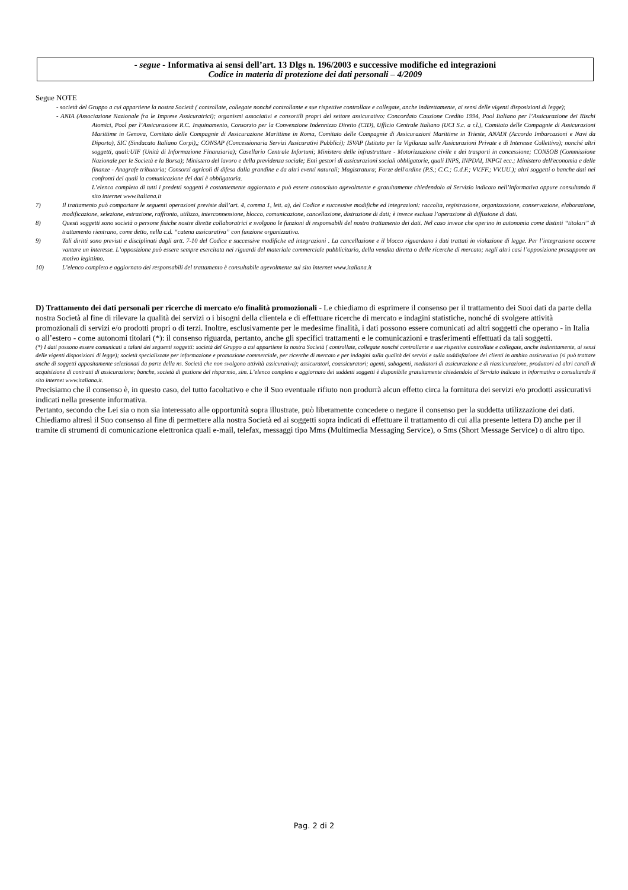- segue - Informativa ai sensi dell’art. 13 Dlgs n. 196/2003 e successive modifiche ed integrazioni
Codice in materia di protezione dei dati personali – 4/2009
Segue NOTE
- società del Gruppo a cui appartiene la nostra Società ( controllate, collegate nonché controllante e sue rispettive controllate e collegate, anche indirettamente, ai sensi delle vigenti disposizioni di legge);
- ANIA (Associazione Nazionale fra le Imprese Assicuratrici); organismi associativi e consortili propri del settore assicurativo: Concordato Cauzione Credito 1994, Pool Italiano per l’Assicurazione dei Rischi Atomici, Pool per l’Assicurazione R.C. Inquinamento, Consorzio per la Convenzione Indennizzo Diretto (CID), Ufficio Centrale Italiano (UCI S.c. a r.l.), Comitato delle Compagnie di Assicurazioni Marittime in Genova, Comitato delle Compagnie di Assicurazione Marittime in Roma, Comitato delle Compagnie di Assicurazioni Marittime in Trieste, ANADI (Accordo Imbarcazioni e Navi da Diporto), SIC (Sindacato Italiano Corpi),; CONSAP (Concessionaria Servizi Assicurativi Pubblici); ISVAP (Istituto per la Vigilanza sulle Assicurazioni Private e di Interesse Collettivo); nonché altri soggetti, quali:UIF (Unità di Informazione Finanziaria); Casellario Centrale Infortuni; Ministero delle infrastrutture - Motorizzazione civile e dei trasporti in concessione; CONSOB (Commissione Nazionale per le Società e la Borsa); Ministero del lavoro e della previdenza sociale; Enti gestori di assicurazioni sociali obbligatorie, quali INPS, INPDAI, INPGI ecc.; Ministero dell'economia e delle finanze - Anagrafe tributaria; Consorzi agricoli di difesa dalla grandine e da altri eventi naturali; Magistratura; Forze dell'ordine (P.S.; C.C.; G.d.F.; VV.FF.; VV.UU.); altri soggetti o banche dati nei confronti dei quali la comunicazione dei dati è obbligatoria.
L’elenco completo di tutti i predetti soggetti è costantemente aggiornato e può essere conosciuto agevolmente e gratuitamente chiedendolo al Servizio indicato nell’informativa oppure consultando il sito internet www.italiana.it
7) Il trattamento può comportare le seguenti operazioni previste dall’art. 4, comma 1, lett. a), del Codice e successive modifiche ed integrazioni: raccolta, registrazione, organizzazione, conservazione, elaborazione, modificazione, selezione, estrazione, raffronto, utilizzo, interconnessione, blocco, comunicazione, cancellazione, distruzione di dati; è invece esclusa l’operazione di diffusione di dati.
8) Questi soggetti sono società o persone fisiche nostre dirette collaboratrici e svolgono le funzioni di responsabili del nostro trattamento dei dati. Nel caso invece che operino in autonomia come distinti “titolari” di trattamento rientrano, come detto, nella c.d. “catena assicurativa” con funzione organizzativa.
9) Tali diritti sono previsti e disciplinati dagli artt. 7-10 del Codice e successive modifiche ed integrazioni . La cancellazione e il blocco riguardano i dati trattati in violazione di legge. Per l’integrazione occorre vantare un interesse. L’opposizione può essere sempre esercitata nei riguardi del materiale commerciale pubblicitario, della vendita diretta o delle ricerche di mercato; negli altri casi l’opposizione presuppone un motivo legittimo.
10) L’elenco completo e aggiornato dei responsabili del trattamento è consultabile agevolmente sul sito internet www.italiana.it
D) Trattamento dei dati personali per ricerche di mercato e/o finalità promozionali - Le chiediamo di esprimere il consenso per il trattamento dei Suoi dati da parte della nostra Società al fine di rilevare la qualità dei servizi o i bisogni della clientela e di effettuare ricerche di mercato e indagini statistiche, nonché di svolgere attività promozionali di servizi e/o prodotti propri o di terzi. Inoltre, esclusivamente per le medesime finalità, i dati possono essere comunicati ad altri soggetti che operano - in Italia o all’estero - come autonomi titolari (*): il consenso riguarda, pertanto, anche gli specifici trattamenti e le comunicazioni e trasferimenti effettuati da tali soggetti.
(*) I dati possono essere comunicati a taluni dei seguenti soggetti: società del Gruppo a cui appartiene la nostra Società ( controllate, collegate nonché controllante e sue rispettive controllate e collegate, anche indirettamente, ai sensi delle vigenti disposizioni di legge); società specializzate per informazione e promozione commerciale, per ricerche di mercato e per indagini sulla qualità dei servizi e sulla soddisfazione dei clienti in ambito assicurativo (si può trattare anche di soggetti appositamente selezionati da parte della ns. Società che non svolgono attività assicurativa); assicuratori, coassicuratori; agenti, subagenti, mediatori di assicurazione e di riassicurazione, produttori ed altri canali di acquisizione di contratti di assicurazione; banche, società di gestione del risparmio, sim. L’elenco completo e aggiornato dei suddetti soggetti è disponibile gratuitamente chiedendolo al Servizio indicato in informativa o consultando il sito internet www.italiana.it.
Precisiamo che il consenso è, in questo caso, del tutto facoltativo e che il Suo eventuale rifiuto non produrrà alcun effetto circa la fornitura dei servizi e/o prodotti assicurativi indicati nella presente informativa.
Pertanto, secondo che Lei sia o non sia interessato alle opportunità sopra illustrate, può liberamente concedere o negare il consenso per la suddetta utilizzazione dei dati.
Chiediamo altresì il Suo consenso al fine di permettere alla nostra Società ed ai soggetti sopra indicati di effettuare il trattamento di cui alla presente lettera D) anche per il tramite di strumenti di comunicazione elettronica quali e-mail, telefax, messaggi tipo Mms (Multimedia Messaging Service), o Sms (Short Message Service) o di altro tipo.
Pag. 2 di 2